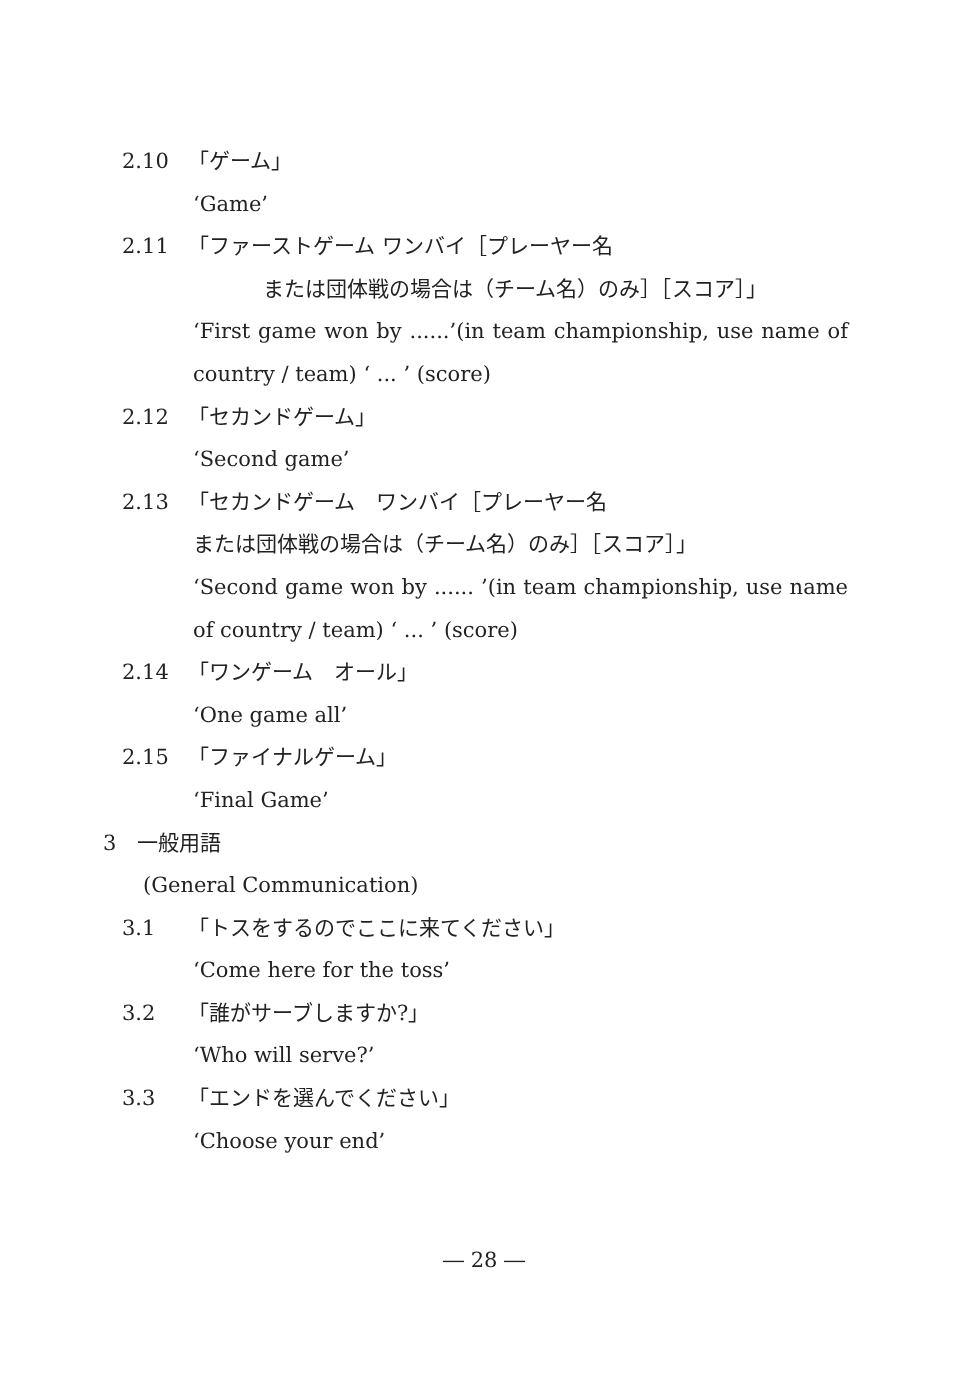2.10 「ゲーム」
‘Game’
2.11 「ファーストゲーム ワンバイ［プレーヤー名
または団体戦の場合は（チーム名）のみ］［スコア］」
‘First game won by ......’(in team championship, use name of
country / team) ‘ ... ’ (score)
2.12 「セカンドゲーム」
‘Second game’
2.13 「セカンドゲーム　ワンバイ［プレーヤー名
または団体戦の場合は（チーム名）のみ］［スコア］」
‘Second game won by ...... ’(in team championship, use name
of country / team) ‘ ... ’ (score)
2.14 「ワンゲーム　オール」
‘One game all’
2.15 「ファイナルゲーム」
‘Final Game’
3　一般用語
(General Communication)
3.1 「トスをするのでここに来てください」
‘Come here for the toss’
3.2 「誰がサーブしますか?」
‘Who will serve?’
3.3 「エンドを選んでください」
‘Choose your end’
― 28 ―